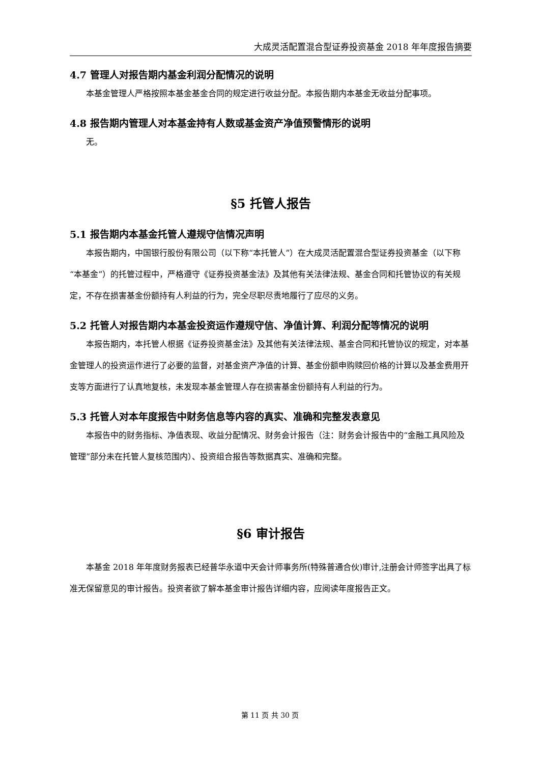大成灵活配置混合型证券投资基金 2018 年年度报告摘要
4.7 管理人对报告期内基金利润分配情况的说明
本基金管理人严格按照本基金基金合同的规定进行收益分配。本报告期内本基金无收益分配事项。
4.8 报告期内管理人对本基金持有人数或基金资产净值预警情形的说明
无。
§5 托管人报告
5.1 报告期内本基金托管人遵规守信情况声明
本报告期内，中国银行股份有限公司（以下称“本托管人”）在大成灵活配置混合型证券投资基金（以下称“本基金”）的托管过程中，严格遵守《证券投资基金法》及其他有关法律法规、基金合同和托管协议的有关规定，不存在损害基金份额持有人利益的行为，完全尽职尽责地履行了应尽的义务。
5.2 托管人对报告期内本基金投资运作遵规守信、净值计算、利润分配等情况的说明
本报告期内，本托管人根据《证券投资基金法》及其他有关法律法规、基金合同和托管协议的规定，对本基金管理人的投资运作进行了必要的监督，对基金资产净值的计算、基金份额申购赎回价格的计算以及基金费用开支等方面进行了认真地复核，未发现本基金管理人存在损害基金份额持有人利益的行为。
5.3 托管人对本年度报告中财务信息等内容的真实、准确和完整发表意见
本报告中的财务指标、净值表现、收益分配情况、财务会计报告（注：财务会计报告中的“金融工具风险及管理”部分未在托管人复核范围内）、投资组合报告等数据真实、准确和完整。
§6 审计报告
本基金 2018 年年度财务报表已经普华永道中天会计师事务所(特殊普通合伙)审计,注册会计师签字出具了标准无保留意见的审计报告。投资者欲了解本基金审计报告详细内容，应阅读年度报告正文。
第 11 页 共 30 页